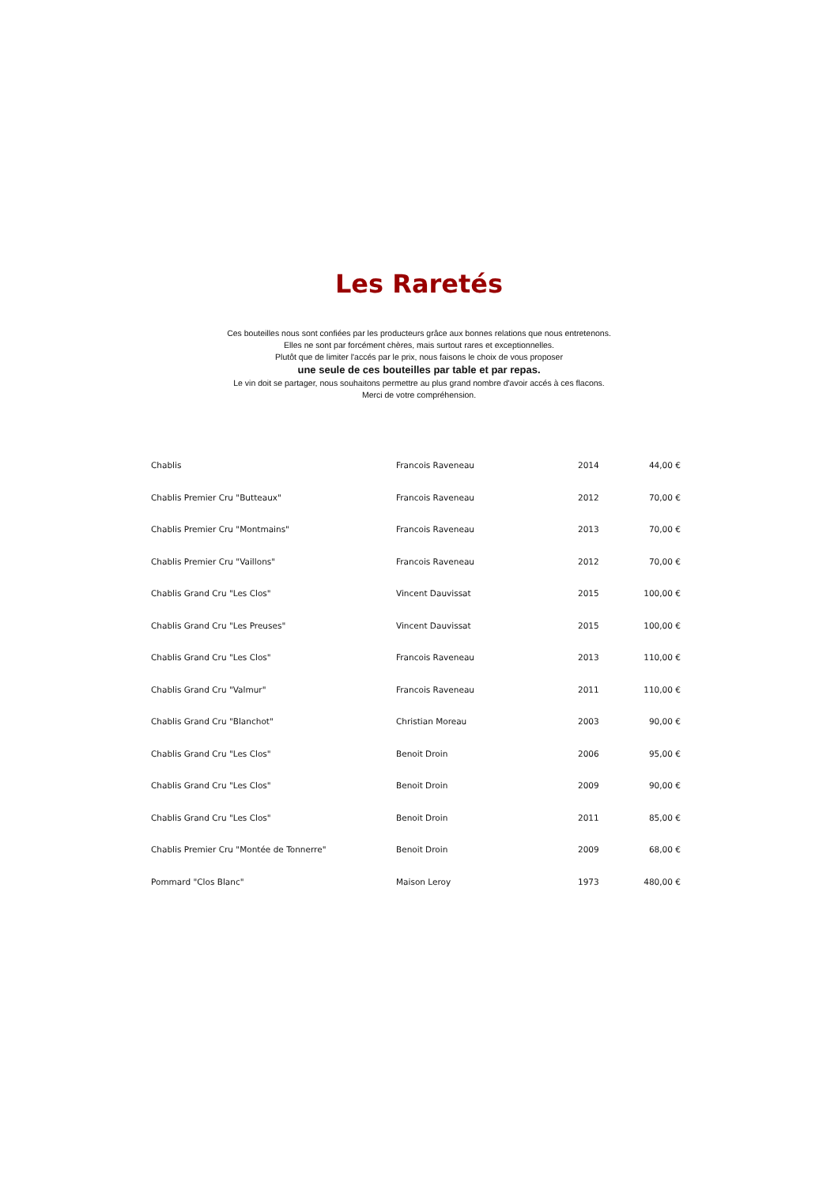Les Raretés
Ces bouteilles nous sont confiées par les producteurs grâce aux bonnes relations que nous entretenons.
Elles ne sont par forcément chères, mais surtout rares et exceptionnelles.
Plutôt que de limiter l'accés par le prix, nous faisons le choix de vous proposer
une seule de ces bouteilles par table et par repas.
Le vin doit se partager, nous souhaitons permettre au plus grand nombre d'avoir accés à ces flacons.
Merci de votre compréhension.
| Chablis | Francois Raveneau | 2014 | 44,00 € |
| Chablis Premier Cru "Butteaux" | Francois Raveneau | 2012 | 70,00 € |
| Chablis Premier Cru "Montmains" | Francois Raveneau | 2013 | 70,00 € |
| Chablis Premier Cru "Vaillons" | Francois Raveneau | 2012 | 70,00 € |
| Chablis Grand Cru "Les Clos" | Vincent Dauvissat | 2015 | 100,00 € |
| Chablis Grand Cru "Les Preuses" | Vincent Dauvissat | 2015 | 100,00 € |
| Chablis Grand Cru "Les Clos" | Francois Raveneau | 2013 | 110,00 € |
| Chablis Grand Cru "Valmur" | Francois Raveneau | 2011 | 110,00 € |
| Chablis Grand Cru "Blanchot" | Christian Moreau | 2003 | 90,00 € |
| Chablis Grand Cru "Les Clos" | Benoit Droin | 2006 | 95,00 € |
| Chablis Grand Cru "Les Clos" | Benoit Droin | 2009 | 90,00 € |
| Chablis Grand Cru "Les Clos" | Benoit Droin | 2011 | 85,00 € |
| Chablis Premier Cru "Montée de Tonnerre" | Benoit Droin | 2009 | 68,00 € |
| Pommard "Clos Blanc" | Maison Leroy | 1973 | 480,00 € |